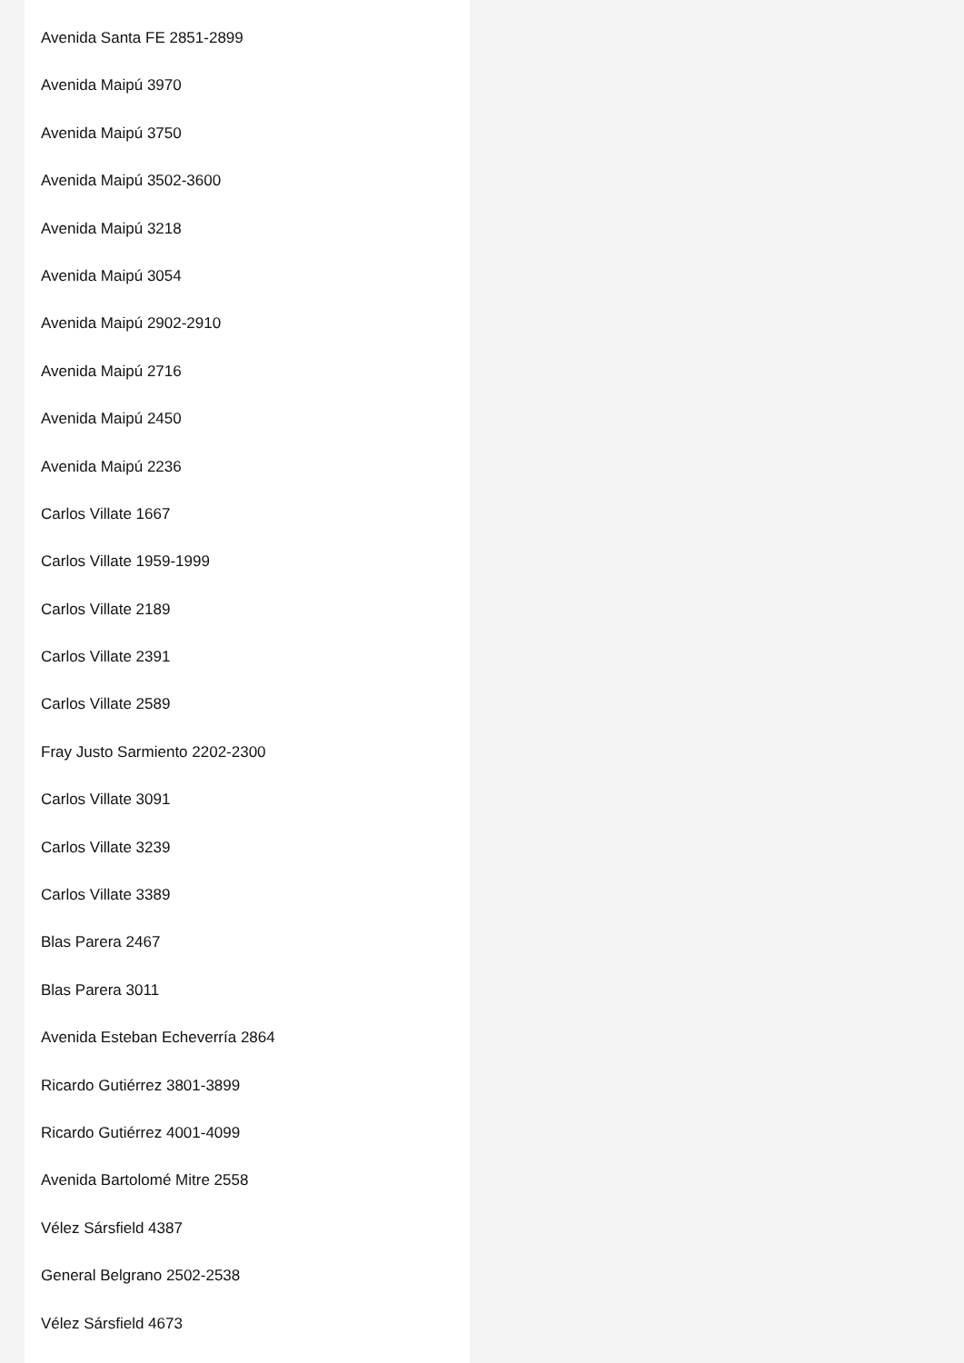Avenida Santa FE 2851-2899
Avenida Maipú 3970
Avenida Maipú 3750
Avenida Maipú 3502-3600
Avenida Maipú 3218
Avenida Maipú 3054
Avenida Maipú 2902-2910
Avenida Maipú 2716
Avenida Maipú 2450
Avenida Maipú 2236
Carlos Villate 1667
Carlos Villate 1959-1999
Carlos Villate 2189
Carlos Villate 2391
Carlos Villate 2589
Fray Justo Sarmiento 2202-2300
Carlos Villate 3091
Carlos Villate 3239
Carlos Villate 3389
Blas Parera 2467
Blas Parera 3011
Avenida Esteban Echeverría 2864
Ricardo Gutiérrez 3801-3899
Ricardo Gutiérrez 4001-4099
Avenida Bartolomé Mitre 2558
Vélez Sársfield 4387
General Belgrano 2502-2538
Vélez Sársfield 4673